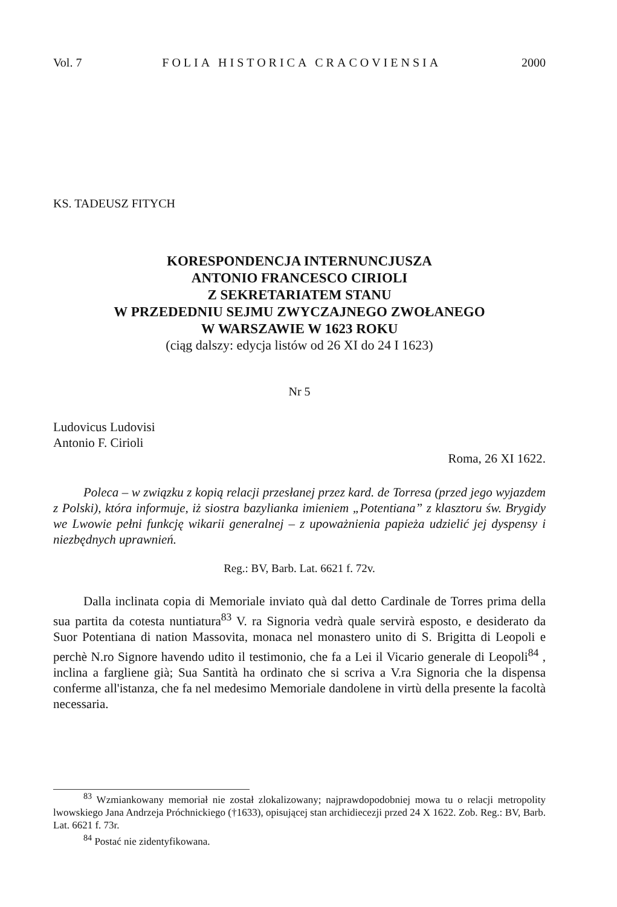Vol. 7 FOLIA HISTORICA CRACOVIENSIA 2000
KS. TADEUSZ FITYCH
KORESPONDENCJA INTERNUNCJUSZA
ANTONIO FRANCESCO CIRIOLI
Z SEKRETARIATEM STANU
W PRZEDEDNIU SEJMU ZWYCZAJNEGO ZWOŁANEGO
W WARSZAWIE W 1623 ROKU
(ciąg dalszy: edycja listów od 26 XI do 24 I 1623)
Nr 5
Ludovicus Ludovisi
Antonio F. Cirioli
Roma, 26 XI 1622.
Poleca – w związku z kopią relacji przesłanej przez kard. de Torresa (przed jego wyjazdem z Polski), która informuje, iż siostra bazylianka imieniem „Potentiana” z klasztoru św. Brygidy we Lwowie pełni funkcję wikarii generalnej – z upoważnienia papieża udzielić jej dyspensy i niezbędnych uprawnień.
Reg.: BV, Barb. Lat. 6621 f. 72v.
Dalla inclinata copia di Memoriale inviato quà dal detto Cardinale de Torres prima della sua partita da cotesta nuntiatura<sup>83</sup> V. ra Signoria vedrà quale servirà esposto, e desiderato da Suor Potentiana di nation Massovita, monaca nel monastero unito di S. Brigitta di Leopoli e perchè N.ro Signore havendo udito il testimonio, che fa a Lei il Vicario generale di Leopoli<sup>84</sup> , inclina a fargliene già; Sua Santità ha ordinato che si scriva a V.ra Signoria che la dispensa conferme all'istanza, che fa nel medesimo Memoriale dandolene in virtù della presente la facoltà necessaria.
<sup>83</sup> Wzmiankowany memoriał nie został zlokalizowany; najprawdopodobniej mowa tu o relacji metropolity lwowskiego Jana Andrzeja Próchnickiego (†1633), opisującej stan archidiecezji przed 24 X 1622. Zob. Reg.: BV, Barb. Lat. 6621 f. 73r.
<sup>84</sup> Postać nie zidentyfikowana.